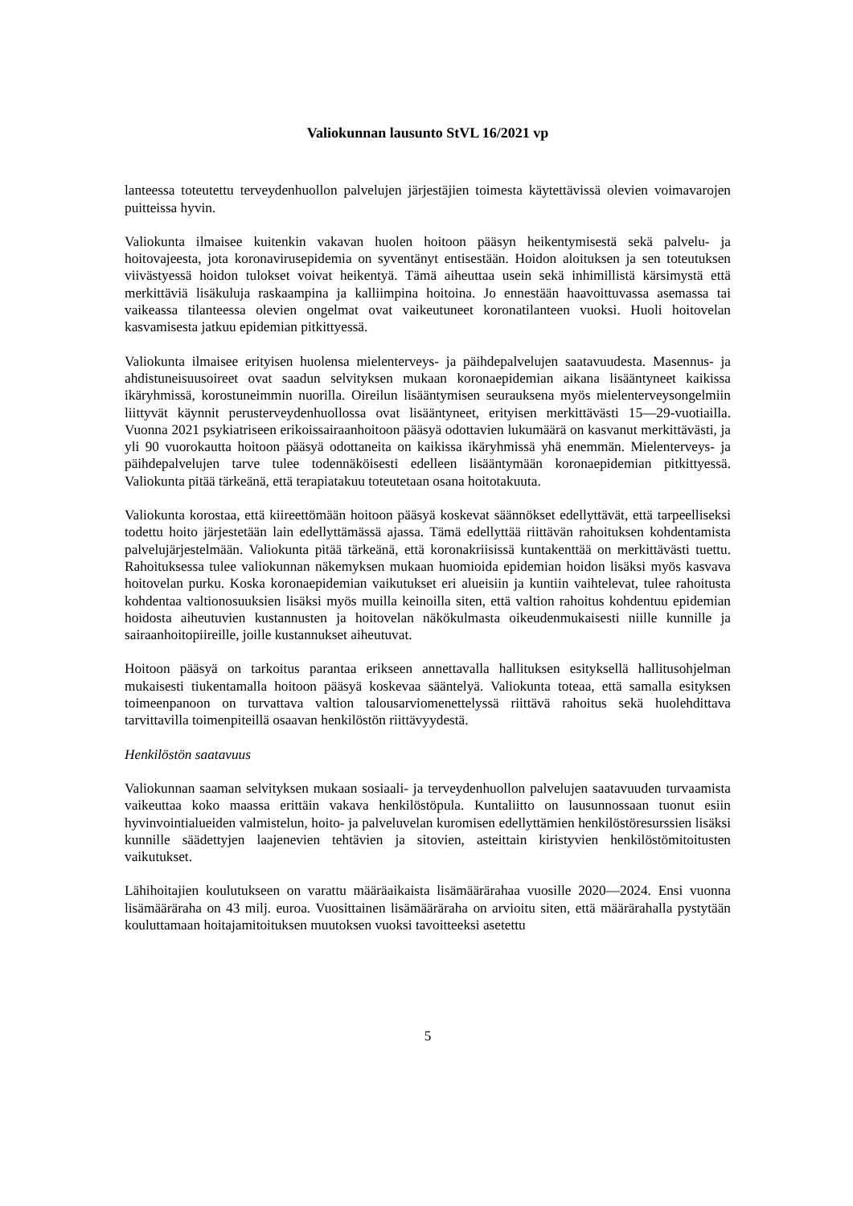Valiokunnan lausunto StVL 16/2021 vp
lanteessa toteutettu terveydenhuollon palvelujen järjestäjien toimesta käytettävissä olevien voimavarojen puitteissa hyvin.
Valiokunta ilmaisee kuitenkin vakavan huolen hoitoon pääsyn heikentymisestä sekä palvelu- ja hoitovajeesta, jota koronavirusepidemia on syventänyt entisestään. Hoidon aloituksen ja sen toteutuksen viivästyessä hoidon tulokset voivat heikentyä. Tämä aiheuttaa usein sekä inhimillistä kärsimystä että merkittäviä lisäkuluja raskaampina ja kalliimpina hoitoina. Jo ennestään haavoittuvassa asemassa tai vaikeassa tilanteessa olevien ongelmat ovat vaikeutuneet koronatilanteen vuoksi. Huoli hoitovelan kasvamisesta jatkuu epidemian pitkittyessä.
Valiokunta ilmaisee erityisen huolensa mielenterveys- ja päihdepalvelujen saatavuudesta. Masennus- ja ahdistuneisuusoireet ovat saadun selvityksen mukaan koronaepidemian aikana lisääntyneet kaikissa ikäryhmissä, korostuneimmin nuorilla. Oireilun lisääntymisen seurauksena myös mielenterveysongelmiin liittyvät käynnit perusterveydenhuollossa ovat lisääntyneet, erityisen merkittävästi 15—29-vuotiailla. Vuonna 2021 psykiatriseen erikoissairaanhoitoon pääsyä odottavien lukumäärä on kasvanut merkittävästi, ja yli 90 vuorokautta hoitoon pääsyä odottaneita on kaikissa ikäryhmissä yhä enemmän. Mielenterveys- ja päihdepalvelujen tarve tulee todennäköisesti edelleen lisääntymään koronaepidemian pitkittyessä. Valiokunta pitää tärkeänä, että terapiatakuu toteutetaan osana hoitotakuuta.
Valiokunta korostaa, että kiireettömään hoitoon pääsyä koskevat säännökset edellyttävät, että tarpeelliseksi todettu hoito järjestetään lain edellyttämässä ajassa. Tämä edellyttää riittävän rahoituksen kohdentamista palvelujärjestelmään. Valiokunta pitää tärkeänä, että koronakriisissä kuntakenttää on merkittävästi tuettu. Rahoituksessa tulee valiokunnan näkemyksen mukaan huomioida epidemian hoidon lisäksi myös kasvava hoitovelan purku. Koska koronaepidemian vaikutukset eri alueisiin ja kuntiin vaihtelevat, tulee rahoitusta kohdentaa valtionosuuksien lisäksi myös muilla keinoilla siten, että valtion rahoitus kohdentuu epidemian hoidosta aiheutuvien kustannusten ja hoitovelan näkökulmasta oikeudenmukaisesti niille kunnille ja sairaanhoitopiireille, joille kustannukset aiheutuvat.
Hoitoon pääsyä on tarkoitus parantaa erikseen annettavalla hallituksen esityksellä hallitusohjelman mukaisesti tiukentamalla hoitoon pääsyä koskevaa sääntelyä. Valiokunta toteaa, että samalla esityksen toimeenpanoon on turvattava valtion talousarviomenettelyssä riittävä rahoitus sekä huolehdittava tarvittavilla toimenpiteillä osaavan henkilöstön riittävyydestä.
Henkilöstön saatavuus
Valiokunnan saaman selvityksen mukaan sosiaali- ja terveydenhuollon palvelujen saatavuuden turvaamista vaikeuttaa koko maassa erittäin vakava henkilöstöpula. Kuntaliitto on lausunnossaan tuonut esiin hyvinvointialueiden valmistelun, hoito- ja palveluvelan kuromisen edellyttämien henkilöstöresurssien lisäksi kunnille säädettyjen laajenevien tehtävien ja sitovien, asteittain kiristyvien henkilöstömitoitusten vaikutukset.
Lähihoitajien koulutukseen on varattu määräaikaista lisämäärärahaa vuosille 2020—2024. Ensi vuonna lisämääräraha on 43 milj. euroa. Vuosittainen lisämääräraha on arvioitu siten, että määrärahalla pystytään kouluttamaan hoitajamitoituksen muutoksen vuoksi tavoitteeksi asetettu
5